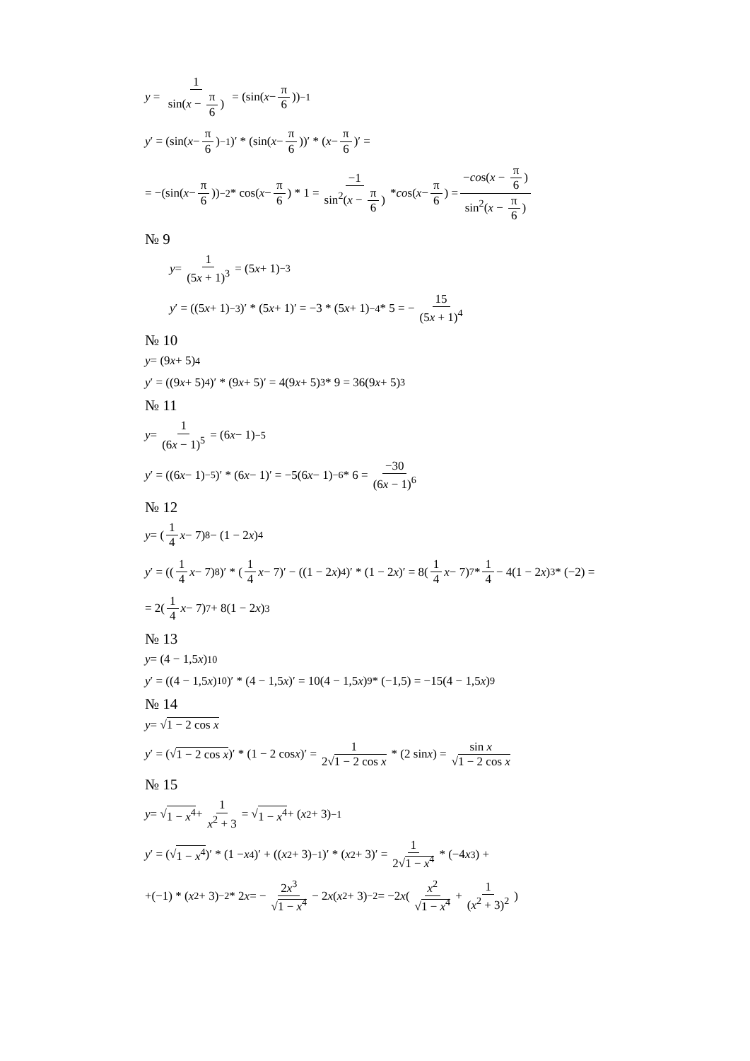y = 1 sin(x − π 6) = (sin(x − π 6))<sup>−1</sup>
y ′ = (sin(x − π 6)<sup>−1</sup>)′ * (sin(x − π 6))′ * (x − π 6)′ =
= −(sin(x − π 6))<sup>−2</sup> * cos(x − π 6) * 1 = −1 sin<sup>2</sup>(x − π 6) * co s(x − π 6) = −cos(x − π 6) sin<sup>2</sup>(x − π 6)
№ 9
y = 1 (5x + 1)<sup>3</sup> = (5 x + 1)<sup>−3</sup>
y ′ = ((5 x + 1)<sup>−3</sup>)′ * (5 x + 1)′ = −3 * (5 x + 1)<sup>−4</sup> * 5 = − 15 (5x + 1)<sup>4</sup>
№ 10
y = (9 x + 5)<sup>4</sup>
y ′ = ((9 x + 5)<sup>4</sup>)′ * (9 x + 5)′ = 4(9 x + 5)<sup>3</sup> * 9 = 36(9 x + 5)<sup>3</sup>
№ 11
y = 1 (6x − 1)<sup>5</sup> = (6 x − 1)<sup>−5</sup>
y ′ = ((6 x − 1)<sup>−5</sup>)′ * (6 x − 1)′ = −5(6 x − 1)<sup>−6</sup> * 6 = −30 (6x − 1)<sup>6</sup>
№ 12
y = (1 4 x − 7)<sup>8</sup> − (1 − 2 x)<sup>4</sup>
y ′ = ((1 4 x − 7)<sup>8</sup>)′ * (1 4 x − 7)′ − ((1 − 2 x)<sup>4</sup>)′ * (1 − 2 x)′ = 8(1 4 x − 7)<sup>7</sup> * 1 4 − 4(1 − 2 x)<sup>3</sup> * (−2) =
= 2(1 4 x − 7)<sup>7</sup> + 8(1 − 2 x)<sup>3</sup>
№ 13
y = (4 − 1,5 x)<sup>10</sup>
y ′ = ((4 − 1,5 x)<sup>10</sup>)′ * (4 − 1,5 x)′ = 10(4 − 1,5 x)<sup>9</sup> * (−1,5) = −15(4 − 1,5 x)<sup>9</sup>
№ 14
y = √ 1 − 2 cos x
y ′ = (√ 1 − 2 cos x)′ * (1 − 2 cos x)′ = 1 2√1 − 2 cos x * (2 sin x) = sin x √1 − 2 cos x
№ 15
y = √ 1 − x<sup>4</sup> + 1 x<sup>2</sup> + 3 = √ 1 − x<sup>4</sup> + (x<sup>2</sup> + 3)<sup>−1</sup>
y ′ = (√ 1 − x<sup>4</sup>)′ * (1 − x<sup>4</sup>)′ + ((x<sup>2</sup> + 3)<sup>−1</sup>)′ * (x<sup>2</sup> + 3)′ = 1 2√1 − x<sup>4</sup> * (−4 x<sup>3</sup>) +
+(−1) * (x<sup>2</sup> + 3)<sup>−2</sup> * 2 x = − 2x<sup>3</sup> √1 − x<sup>4</sup> − 2 x (x<sup>2</sup> + 3)<sup>−2</sup> = −2 x (x<sup>2</sup> √1 − x<sup>4</sup> + 1 (x<sup>2</sup> + 3)<sup>2</sup>)